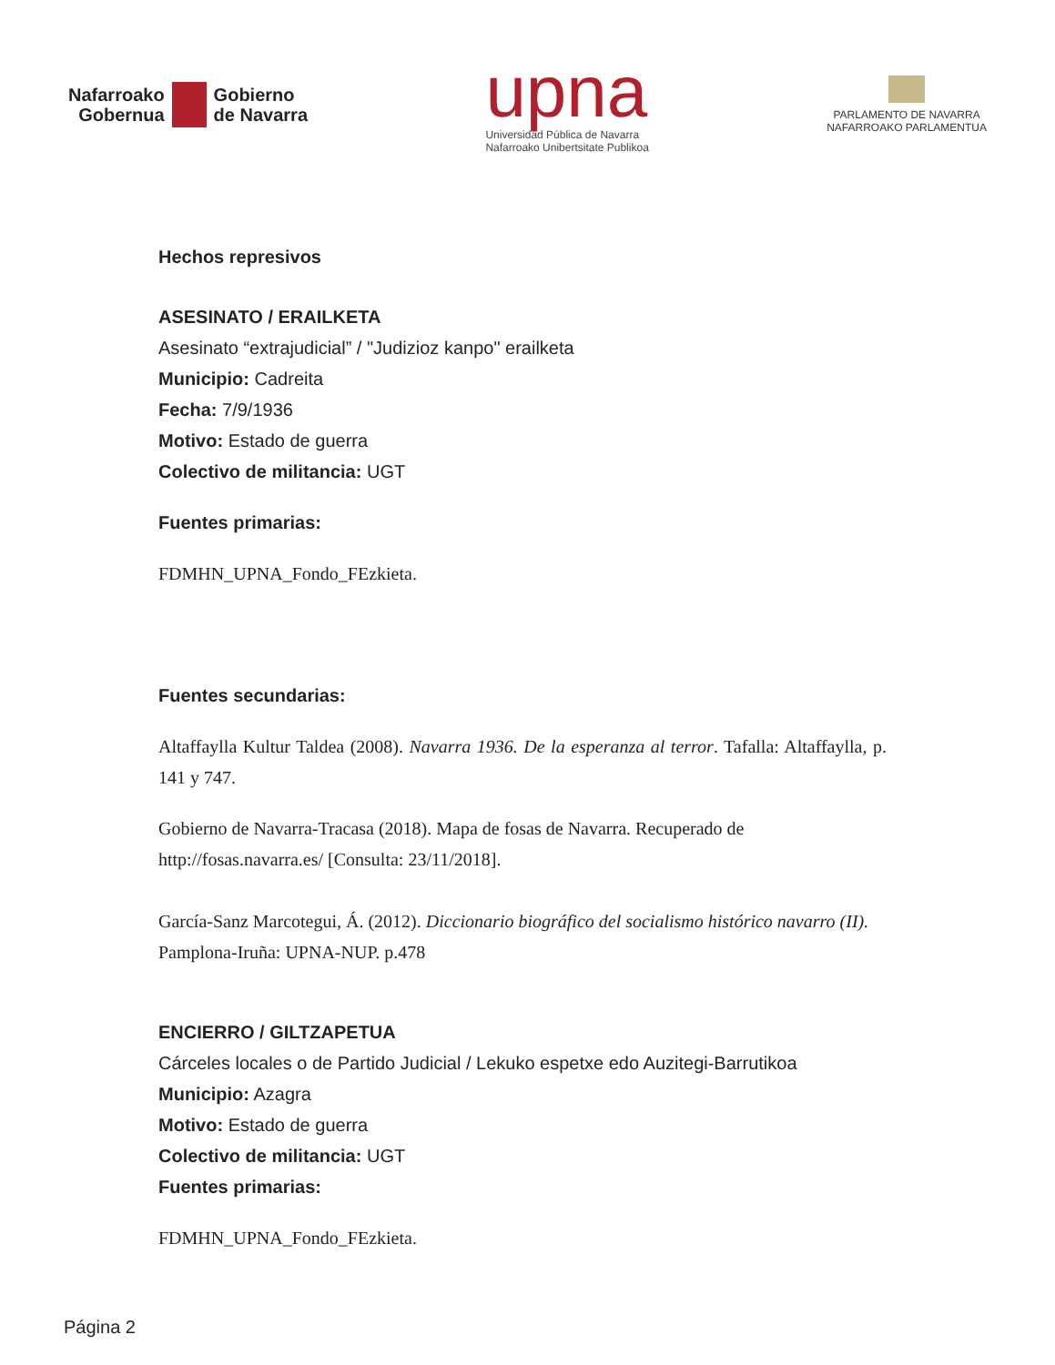Nafarroako
Gobernua
Gobierno
de Navarra
upna
Universidad Pública de Navarra
Nafarroako Unibertsitate Publikoa
PARLAMENTO DE NAVARRA
NAFARROAKO PARLAMENTUA
Hechos represivos
ASESINATO / ERAILKETA
Asesinato “extrajudicial” / "Judizioz kanpo" erailketa
Municipio: Cadreita
Fecha: 7/9/1936
Motivo: Estado de guerra
Colectivo de militancia: UGT
Fuentes primarias:
FDMHN_UPNA_Fondo_FEzkieta.
Fuentes secundarias:
Altaffaylla Kultur Taldea (2008). Navarra 1936. De la esperanza al terror. Tafalla: Altaffaylla, p. 141 y 747.
Gobierno de Navarra-Tracasa (2018). Mapa de fosas de Navarra. Recuperado de http://fosas.navarra.es/ [Consulta: 23/11/2018].
García-Sanz Marcotegui, Á. (2012). Diccionario biográfico del socialismo histórico navarro (II). Pamplona-Iruña: UPNA-NUP. p.478
ENCIERRO / GILTZAPETUA
Cárceles locales o de Partido Judicial / Lekuko espetxe edo Auzitegi-Barrutikoa
Municipio: Azagra
Motivo: Estado de guerra
Colectivo de militancia: UGT
Fuentes primarias:
FDMHN_UPNA_Fondo_FEzkieta.
Página 2